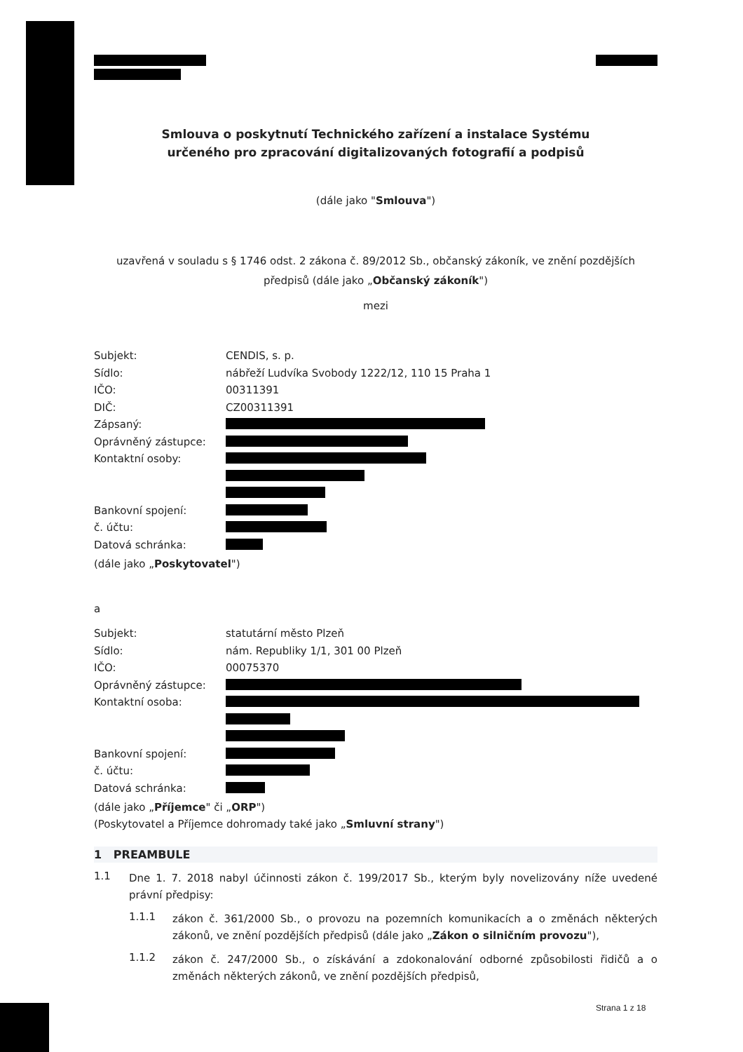Smlouva o poskytnutí Technického zařízení a instalace Systému
určeného pro zpracování digitalizovaných fotografií a podpisů
(dále jako "Smlouva")
uzavřená v souladu s § 1746 odst. 2 zákona č. 89/2012 Sb., občanský zákoník, ve znění pozdějších předpisů (dále jako „Občanský zákoník")
mezi
| Subjekt: | CENDIS, s. p. |
| Sídlo: | nábřeží Ludvíka Svobody 1222/12, 110 15 Praha 1 |
| IČO: | 00311391 |
| DIČ: | CZ00311391 |
| Zápsaný: | |
| Oprávněný zástupce: | |
| Kontaktní osoby: | |
| Bankovní spojení: | |
| č. účtu: | |
| Datová schránka: | |
(dále jako „Poskytovatel")
a
| Subjekt: | statutární město Plzeň |
| Sídlo: | nám. Republiky 1/1, 301 00 Plzeň |
| IČO: | 00075370 |
| Oprávněný zástupce: | |
| Kontaktní osoba: | |
| Bankovní spojení: | |
| č. účtu: | |
| Datová schránka: | |
(dále jako „Příjemce" či „ORP")
(Poskytovatel a Příjemce dohromady také jako „Smluvní strany")
1 PREAMBULE
1.1
Dne 1. 7. 2018 nabyl účinnosti zákon č. 199/2017 Sb., kterým byly novelizovány níže uvedené právní předpisy:
1.1.1
zákon č. 361/2000 Sb., o provozu na pozemních komunikacích a o změnách některých zákonů, ve znění pozdějších předpisů (dále jako „Zákon o silničním provozu"),
1.1.2
zákon č. 247/2000 Sb., o získávání a zdokonalování odborné způsobilosti řidičů a o změnách některých zákonů, ve znění pozdějších předpisů,
Strana 1 z 18